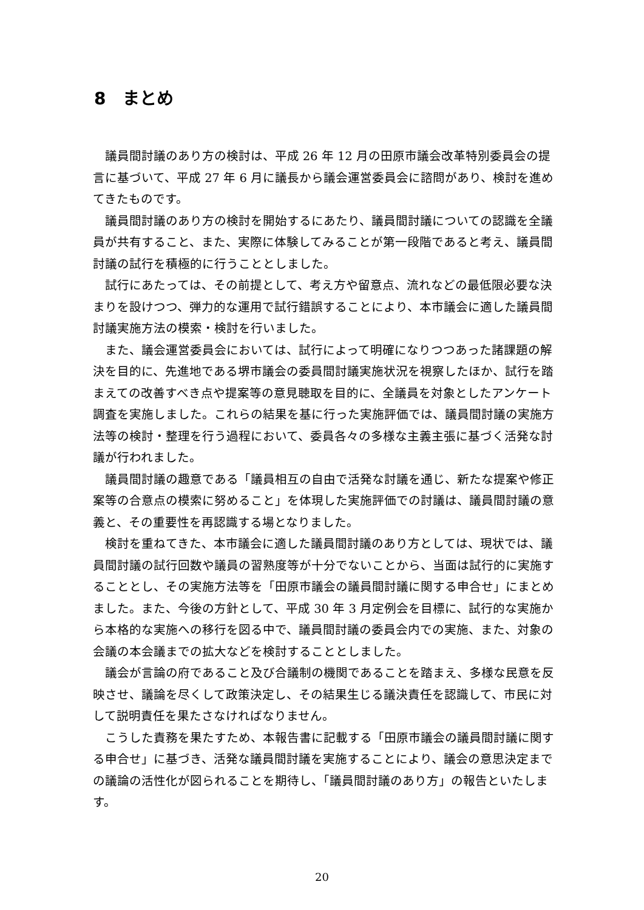8　まとめ
議員間討議のあり方の検討は、平成 26 年 12 月の田原市議会改革特別委員会の提言に基づいて、平成 27 年 6 月に議長から議会運営委員会に諮問があり、検討を進めてきたものです。
議員間討議のあり方の検討を開始するにあたり、議員間討議についての認識を全議員が共有すること、また、実際に体験してみることが第一段階であると考え、議員間討議の試行を積極的に行うこととしました。
試行にあたっては、その前提として、考え方や留意点、流れなどの最低限必要な決まりを設けつつ、弾力的な運用で試行錯誤することにより、本市議会に適した議員間討議実施方法の模索・検討を行いました。
また、議会運営委員会においては、試行によって明確になりつつあった諸課題の解決を目的に、先進地である堺市議会の委員間討議実施状況を視察したほか、試行を踏まえての改善すべき点や提案等の意見聴取を目的に、全議員を対象としたアンケート調査を実施しました。これらの結果を基に行った実施評価では、議員間討議の実施方法等の検討・整理を行う過程において、委員各々の多様な主義主張に基づく活発な討議が行われました。
議員間討議の趣意である「議員相互の自由で活発な討議を通じ、新たな提案や修正案等の合意点の模索に努めること」を体現した実施評価での討議は、議員間討議の意義と、その重要性を再認識する場となりました。
検討を重ねてきた、本市議会に適した議員間討議のあり方としては、現状では、議員間討議の試行回数や議員の習熟度等が十分でないことから、当面は試行的に実施することとし、その実施方法等を「田原市議会の議員間討議に関する申合せ」にまとめました。また、今後の方針として、平成 30 年 3 月定例会を目標に、試行的な実施から本格的な実施への移行を図る中で、議員間討議の委員会内での実施、また、対象の会議の本会議までの拡大などを検討することとしました。
議会が言論の府であること及び合議制の機関であることを踏まえ、多様な民意を反映させ、議論を尽くして政策決定し、その結果生じる議決責任を認識して、市民に対して説明責任を果たさなければなりません。
こうした責務を果たすため、本報告書に記載する「田原市議会の議員間討議に関する申合せ」に基づき、活発な議員間討議を実施することにより、議会の意思決定までの議論の活性化が図られることを期待し、「議員間討議のあり方」の報告といたします。
20